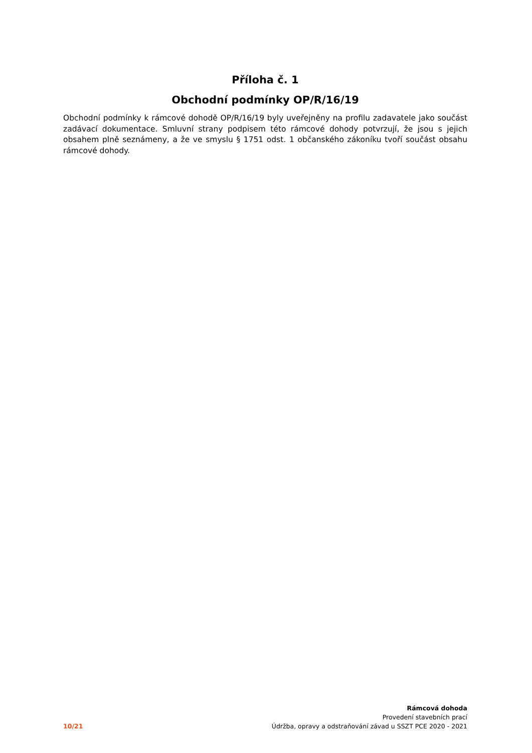Příloha č. 1
Obchodní podmínky OP/R/16/19
Obchodní podmínky k rámcové dohodě OP/R/16/19 byly uveřejněny na profilu zadavatele jako součást zadávací dokumentace. Smluvní strany podpisem této rámcové dohody potvrzují, že jsou s jejich obsahem plně seznámeny, a že ve smyslu § 1751 odst. 1 občanského zákoníku tvoří součást obsahu rámcové dohody.
10/21
Rámcová dohoda
Provedení stavebních prací
Údržba, opravy a odstraňování závad u SSZT PCE 2020 - 2021